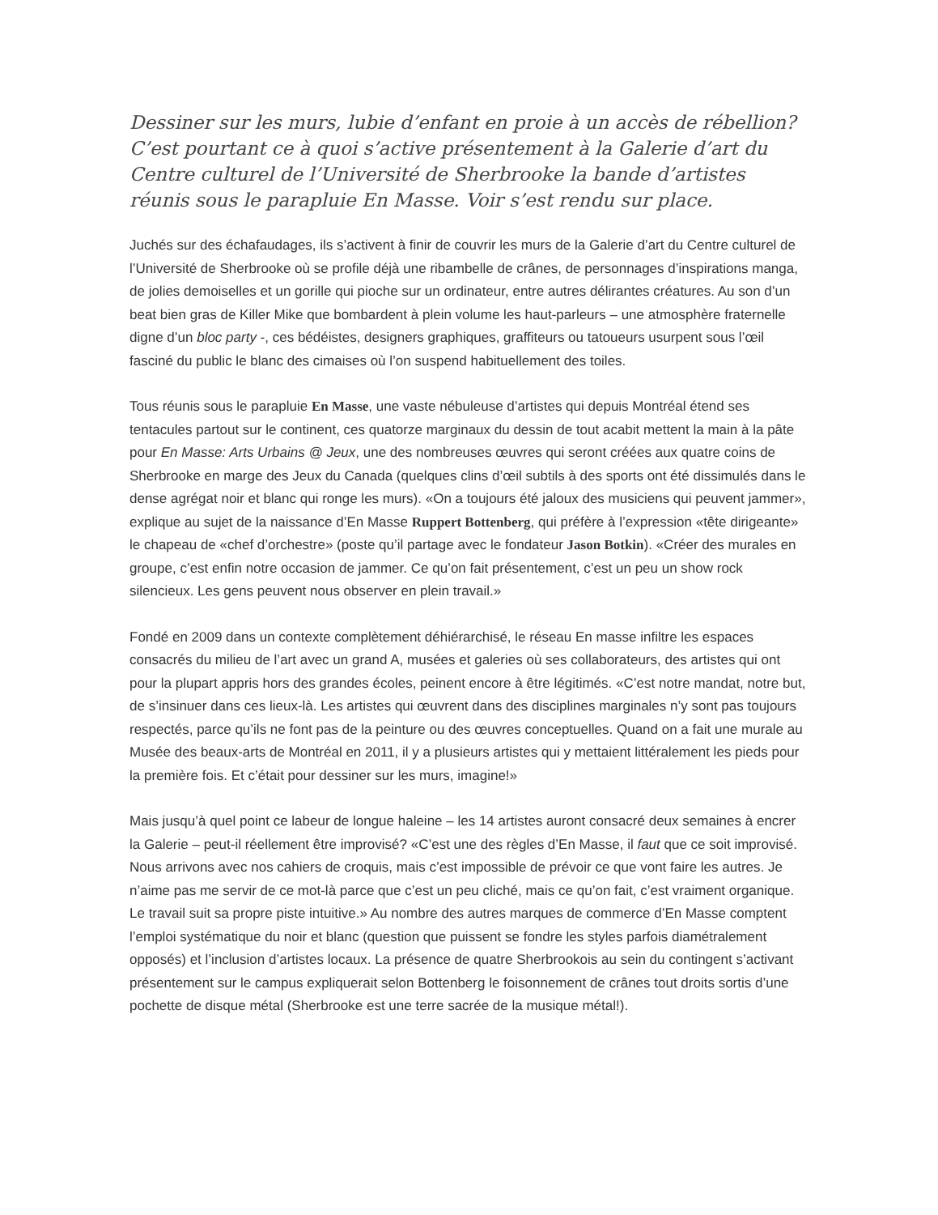Dessiner sur les murs, lubie d’enfant en proie à un accès de rébellion? C’est pourtant ce à quoi s’active présentement à la Galerie d’art du Centre culturel de l’Université de Sherbrooke la bande d’artistes réunis sous le parapluie En Masse. Voir s’est rendu sur place.
Juchés sur des échafaudages, ils s’activent à finir de couvrir les murs de la Galerie d’art du Centre culturel de l’Université de Sherbrooke où se profile déjà une ribambelle de crânes, de personnages d’inspirations manga, de jolies demoiselles et un gorille qui pioche sur un ordinateur, entre autres délirantes créatures. Au son d’un beat bien gras de Killer Mike que bombardent à plein volume les haut-parleurs – une atmosphère fraternelle digne d’un bloc party -, ces bédéistes, designers graphiques, graffiteurs ou tatoueurs usurpent sous l’œil fasciné du public le blanc des cimaises où l’on suspend habituellement des toiles.
Tous réunis sous le parapluie En Masse, une vaste nébuleuse d’artistes qui depuis Montréal étend ses tentacules partout sur le continent, ces quatorze marginaux du dessin de tout acabit mettent la main à la pâte pour En Masse: Arts Urbains @ Jeux, une des nombreuses œuvres qui seront créées aux quatre coins de Sherbrooke en marge des Jeux du Canada (quelques clins d’œil subtils à des sports ont été dissimulés dans le dense agrégat noir et blanc qui ronge les murs). «On a toujours été jaloux des musiciens qui peuvent jammer», explique au sujet de la naissance d’En Masse Ruppert Bottenberg, qui préfère à l’expression «tête dirigeante» le chapeau de «chef d’orchestre» (poste qu’il partage avec le fondateur Jason Botkin). «Créer des murales en groupe, c’est enfin notre occasion de jammer. Ce qu’on fait présentement, c’est un peu un show rock silencieux. Les gens peuvent nous observer en plein travail.»
Fondé en 2009 dans un contexte complètement déhiérarchisé, le réseau En masse infiltre les espaces consacrés du milieu de l’art avec un grand A, musées et galeries où ses collaborateurs, des artistes qui ont pour la plupart appris hors des grandes écoles, peinent encore à être légitimés. «C’est notre mandat, notre but, de s’insinuer dans ces lieux-là. Les artistes qui œuvrent dans des disciplines marginales n’y sont pas toujours respectés, parce qu’ils ne font pas de la peinture ou des œuvres conceptuelles. Quand on a fait une murale au Musée des beaux-arts de Montréal en 2011, il y a plusieurs artistes qui y mettaient littéralement les pieds pour la première fois. Et c’était pour dessiner sur les murs, imagine!»
Mais jusqu’à quel point ce labeur de longue haleine – les 14 artistes auront consacré deux semaines à encrer la Galerie – peut-il réellement être improvisé? «C’est une des règles d’En Masse, il faut que ce soit improvisé. Nous arrivons avec nos cahiers de croquis, mais c’est impossible de prévoir ce que vont faire les autres. Je n’aime pas me servir de ce mot-là parce que c’est un peu cliché, mais ce qu’on fait, c’est vraiment organique. Le travail suit sa propre piste intuitive.» Au nombre des autres marques de commerce d’En Masse comptent l’emploi systématique du noir et blanc (question que puissent se fondre les styles parfois diamétralement opposés) et l’inclusion d’artistes locaux. La présence de quatre Sherbrookois au sein du contingent s’activant présentement sur le campus expliquerait selon Bottenberg le foisonnement de crânes tout droits sortis d’une pochette de disque métal (Sherbrooke est une terre sacrée de la musique métal!).